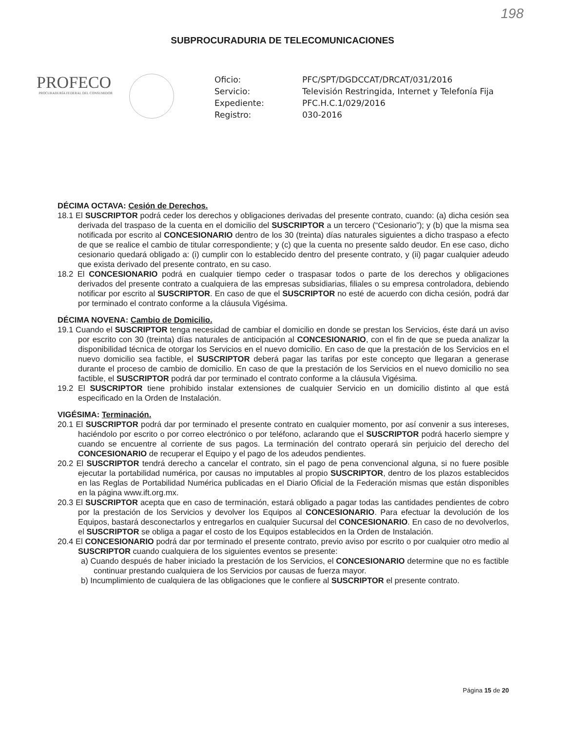198
SUBPROCURADURIA DE TELECOMUNICACIONES
PROFECO
PROCURADURÍA FEDERAL DEL CONSUMIDOR
Oficio:
PFC/SPT/DGDCCAT/DRCAT/031/2016
Servicio:
Televisión Restringida, Internet y Telefonía Fija
Expediente:
PFC.H.C.1/029/2016
Registro:
030-2016
DÉCIMA OCTAVA: Cesión de Derechos.
18.1 El SUSCRIPTOR podrá ceder los derechos y obligaciones derivadas del presente contrato, cuando: (a) dicha cesión sea derivada del traspaso de la cuenta en el domicilio del SUSCRIPTOR a un tercero (“Cesionario”); y (b) que la misma sea notificada por escrito al CONCESIONARIO dentro de los 30 (treinta) días naturales siguientes a dicho traspaso a efecto de que se realice el cambio de titular correspondiente; y (c) que la cuenta no presente saldo deudor. En ese caso, dicho cesionario quedará obligado a: (i) cumplir con lo establecido dentro del presente contrato, y (ii) pagar cualquier adeudo que exista derivado del presente contrato, en su caso.
18.2 El CONCESIONARIO podrá en cualquier tiempo ceder o traspasar todos o parte de los derechos y obligaciones derivados del presente contrato a cualquiera de las empresas subsidiarias, filiales o su empresa controladora, debiendo notificar por escrito al SUSCRIPTOR. En caso de que el SUSCRIPTOR no esté de acuerdo con dicha cesión, podrá dar por terminado el contrato conforme a la cláusula Vigésima.
DÉCIMA NOVENA: Cambio de Domicilio.
19.1 Cuando el SUSCRIPTOR tenga necesidad de cambiar el domicilio en donde se prestan los Servicios, éste dará un aviso por escrito con 30 (treinta) días naturales de anticipación al CONCESIONARIO, con el fin de que se pueda analizar la disponibilidad técnica de otorgar los Servicios en el nuevo domicilio. En caso de que la prestación de los Servicios en el nuevo domicilio sea factible, el SUSCRIPTOR deberá pagar las tarifas por este concepto que llegaran a generase durante el proceso de cambio de domicilio. En caso de que la prestación de los Servicios en el nuevo domicilio no sea factible, el SUSCRIPTOR podrá dar por terminado el contrato conforme a la cláusula Vigésima.
19.2 El SUSCRIPTOR tiene prohibido instalar extensiones de cualquier Servicio en un domicilio distinto al que está especificado en la Orden de Instalación.
VIGÉSIMA: Terminación.
20.1 El SUSCRIPTOR podrá dar por terminado el presente contrato en cualquier momento, por así convenir a sus intereses, haciéndolo por escrito o por correo electrónico o por teléfono, aclarando que el SUSCRIPTOR podrá hacerlo siempre y cuando se encuentre al corriente de sus pagos. La terminación del contrato operará sin perjuicio del derecho del CONCESIONARIO de recuperar el Equipo y el pago de los adeudos pendientes.
20.2 El SUSCRIPTOR tendrá derecho a cancelar el contrato, sin el pago de pena convencional alguna, si no fuere posible ejecutar la portabilidad numérica, por causas no imputables al propio SUSCRIPTOR, dentro de los plazos establecidos en las Reglas de Portabilidad Numérica publicadas en el Diario Oficial de la Federación mismas que están disponibles en la página www.ift.org.mx.
20.3 El SUSCRIPTOR acepta que en caso de terminación, estará obligado a pagar todas las cantidades pendientes de cobro por la prestación de los Servicios y devolver los Equipos al CONCESIONARIO. Para efectuar la devolución de los Equipos, bastará desconectarlos y entregarlos en cualquier Sucursal del CONCESIONARIO. En caso de no devolverlos, el SUSCRIPTOR se obliga a pagar el costo de los Equipos establecidos en la Orden de Instalación.
20.4 El CONCESIONARIO podrá dar por terminado el presente contrato, previo aviso por escrito o por cualquier otro medio al SUSCRIPTOR cuando cualquiera de los siguientes eventos se presente:
a) Cuando después de haber iniciado la prestación de los Servicios, el CONCESIONARIO determine que no es factible continuar prestando cualquiera de los Servicios por causas de fuerza mayor.
b) Incumplimiento de cualquiera de las obligaciones que le confiere al SUSCRIPTOR el presente contrato.
Página 15 de 20